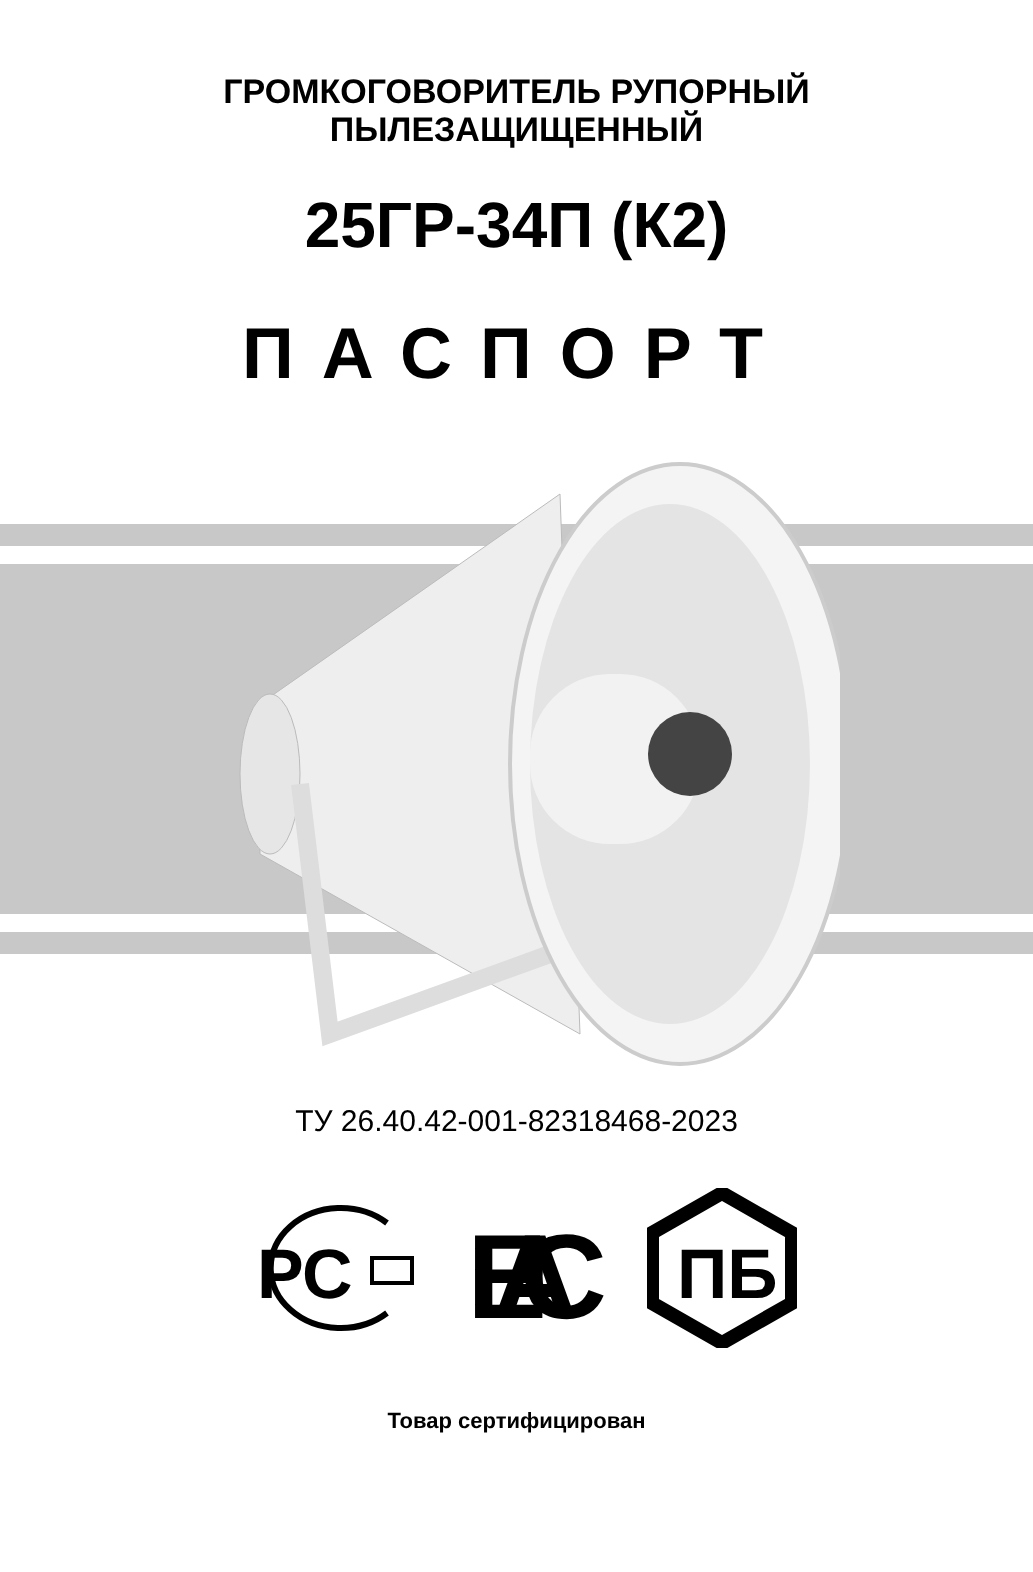ГРОМКОГОВОРИТЕЛЬ РУПОРНЫЙ
ПЫЛЕЗАЩИЩЕННЫЙ
25ГР-34П (К2)
ПАСПОРТ
ТУ 26.40.42-001-82318468-2023
РС
ЕАС
ПБ
Товар сертифицирован